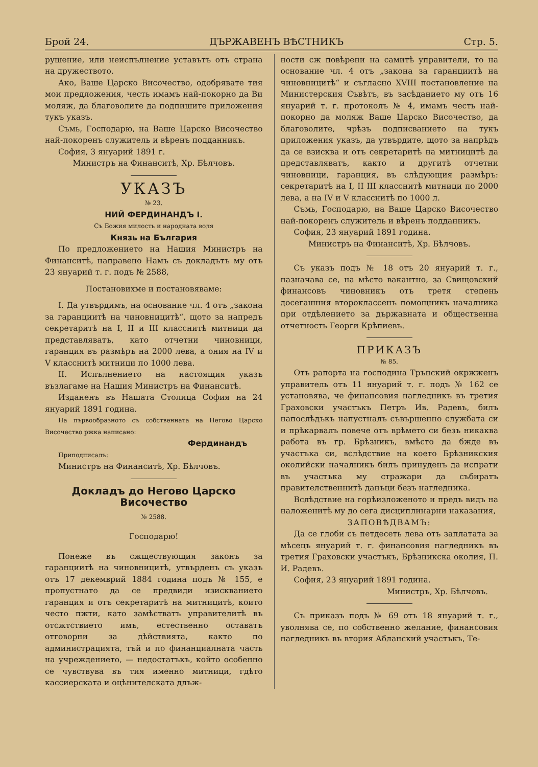Брой 24. ДЪРЖАВЕНЪ ВѢСТНИКЪ Стр. 5.
рушение, или неиспълнение уставътъ отъ страна на дружеството.
Ако, Ваше Царско Височество, одобрявате тия мои предложения, честь имамъ най-покорно да Ви моляж, да благоволите да подпишите приложения тукъ указъ.
Съмь, Господарю, на Ваше Царско Височество най-покоренъ служитель и вѣренъ подданникъ.
София, 3 януарий 1891 г.
Министръ на Финанситѣ, Хр. Бѣлчовъ.
УКАЗЪ
№ 23.
НИЙ ФЕРДИНАНДЪ I.
Съ Божия милость и народната воля
Князь на България
По предложението на Нашия Министръ на Финанситѣ, направено Намъ съ докладътъ му отъ 23 януарий т. г. подъ № 2588,
Постановихме и постановяваме:
I. Да утвърдимъ, на основание чл. 4 отъ „закона за гаранциитѣ на чиновницитѣ“, щото за напредъ секретаритѣ на I, II и III класснитѣ митници да представляватъ, като отчетни чиновници, гаранция въ размѣръ на 2000 лева, а ония на IV и V класснитѣ митници по 1000 лева.
II. Испълнението на настоящия указъ възлагаме на Нашия Министръ на Финанситѣ.
Изданенъ въ Нашата Столица София на 24 януарий 1891 година.
На първообразното съ собственната на Негово Царско Височество ржка написано:
Фердинандъ
Приподписалъ:
Министръ на Финанситѣ, Хр. Бѣлчовъ.
Докладъ до Негово Царско Височество
№ 2588.
Господарю!
Понеже въ сжществующия законъ за гаранциитѣ на чиновницитѣ, утвърденъ съ указъ отъ 17 декемврий 1884 година подъ № 155, е пропустнато да се предвиди изискванието гаранция и отъ секретаритѣ на митницитѣ, които често пжти, като замѣстватъ управителитѣ въ отсжтствието имъ, естественно оставатъ отговорни за дѣйствията, както по администрацията, тъй и по финанциалната часть на учреждението, — недостатъкъ, който особенно се чувствува въ тия именно митници, гдѣто кассиерската и оцѣнителската длъж-
ности сж повѣрени на самитѣ управители, то на основание чл. 4 отъ „закона за гаранциитѣ на чиновницитѣ“ и съгласно XVIII постановление на Министерския Съвѣтъ, въ засѣданието му отъ 16 януарий т. г. протоколъ № 4, имамъ честь най-покорно да моляж Ваше Царско Височество, да благоволите, чрѣзъ подписванието на тукъ приложения указъ, да утвърдите, щото за напрѣдъ да се взисква и отъ секретаритѣ на митницитѣ да представляватъ, както и другитѣ отчетни чиновници, гаранция, въ слѣдующия размѣръ: секретаритѣ на I, II III класснитѣ митници по 2000 лева, а на IV и V класснитѣ по 1000 л.
Съмь, Господарю, на Ваше Царско Височество най-покоренъ служитель и вѣренъ подданникъ.
София, 23 януарий 1891 година.
Министръ на Финанситѣ, Хр. Бѣлчовъ.
Съ указъ подъ № 18 отъ 20 януарий т. г., назначава се, на мѣсто вакантно, за Свищовский финансовъ чиновникъ отъ третя степень досегашния второкласcенъ помощникъ началника при отдѣлението за държавната и общественна отчетность Георги Крѣпиевъ.
ПРИКАЗЪ
№ 85.
Отъ рапорта на господина Трънский окржженъ управитель отъ 11 януарий т. г. подъ № 162 се установява, че финансовия нагледникъ въ третия Граховски участъкъ Петръ Ив. Радевъ, билъ напослѣдъкъ напустналъ съвършенно службата си и прѣкарвалъ повече отъ врѣмето си безъ никаква работа въ гр. Брѣзникъ, вмѣсто да бжде въ участъка си, вслѣдствие на което Брѣзникския околийски началникъ билъ принуденъ да испрати въ участъка му стражари да събиратъ правителственнитѣ данъци безъ нагледника.
Вслѣдствие на горѣизложеното и предъ видъ на наложенитѣ му до сега дисциплинарни наказания,
ЗАПОВѢДВАМЪ:
Да се глоби съ петдесеть лева отъ заплатата за мѣсецъ януарий т. г. финансовия нагледникъ въ третия Граховски участъкъ, Брѣзникска околия, П. И. Радевъ.
София, 23 януарий 1891 година.
Министръ, Хр. Бѣлчовъ.
Съ приказъ подъ № 69 отъ 18 януарий т. г., уволнява се, по собственно желание, финансовия нагледникъ въ втория Абланский участъкъ, Те-